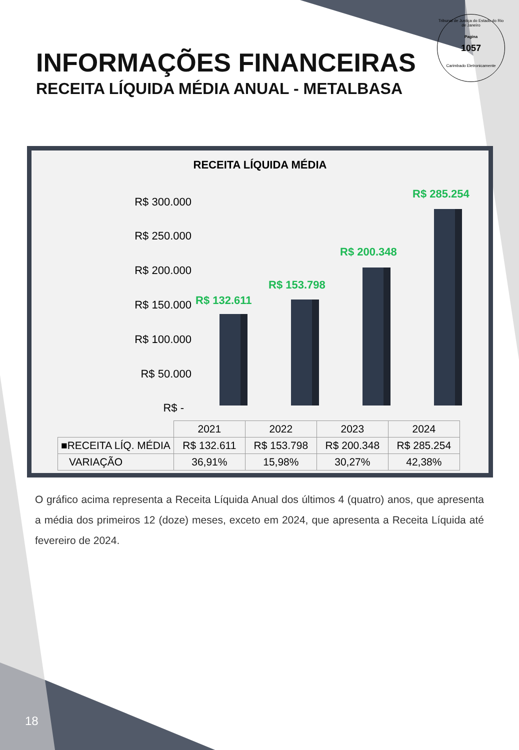INFORMAÇÕES FINANCEIRAS
RECEITA LÍQUIDA MÉDIA ANUAL - METALBASA
Tribunal de Justiça do Estado do Rio de Janeiro
Pagina
1057
Carimbado Eletronicamente
RECEITA LÍQUIDA MÉDIA
R$ 300.000
R$ 250.000
R$ 200.000
R$ 150.000
R$ 100.000
R$ 50.000
R$ -
R$ 132.611
R$ 153.798
R$ 200.348
R$ 285.254
| | 2021 | 2022 | 2023 | 2024 |
| ■RECEITA LÍQ. MÉDIA | R$ 132.611 | R$ 153.798 | R$ 200.348 | R$ 285.254 |
| VARIAÇÃO | 36,91% | 15,98% | 30,27% | 42,38% |
O gráfico acima representa a Receita Líquida Anual dos últimos 4 (quatro) anos, que apresenta a média dos primeiros 12 (doze) meses, exceto em 2024, que apresenta a Receita Líquida até fevereiro de 2024.
18